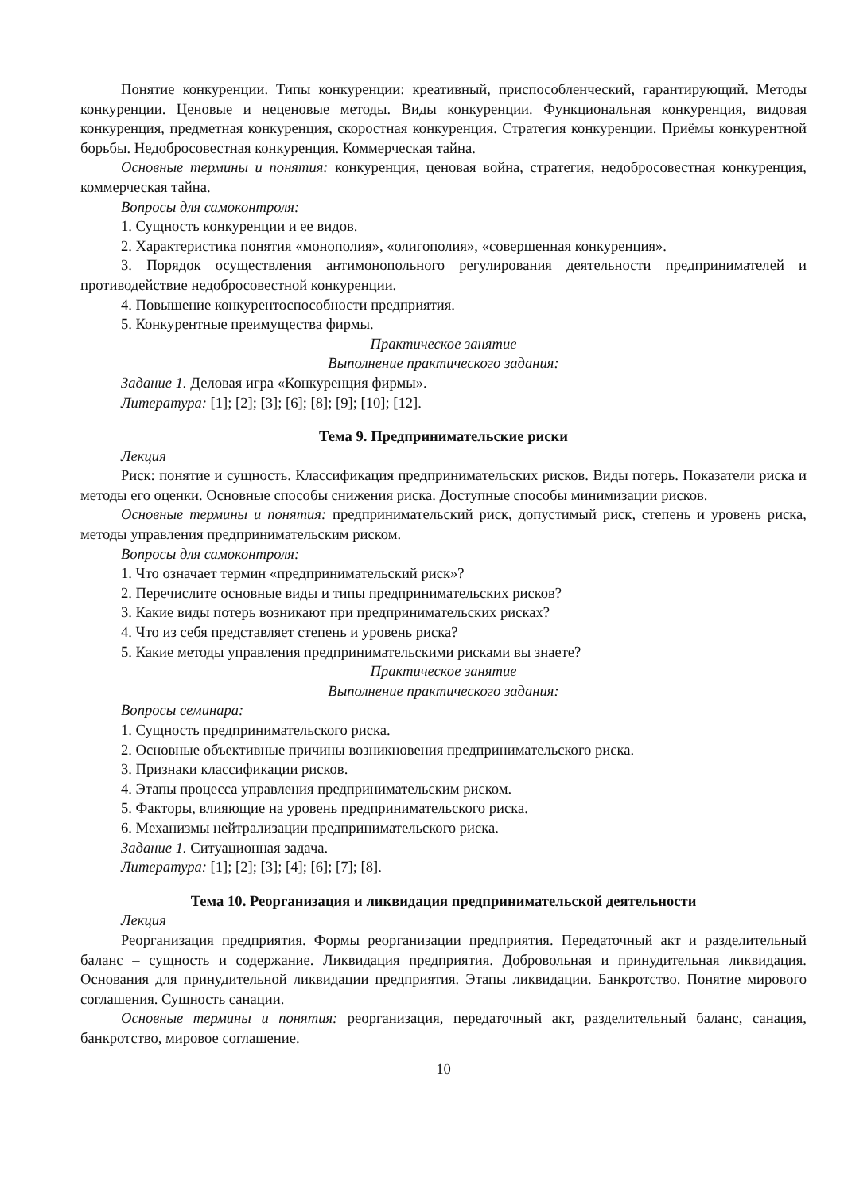Понятие конкуренции. Типы конкуренции: креативный, приспособленческий, гарантирующий. Методы конкуренции. Ценовые и неценовые методы. Виды конкуренции. Функциональная конкуренция, видовая конкуренция, предметная конкуренция, скоростная конкуренция. Стратегия конкуренции. Приёмы конкурентной борьбы. Недобросовестная конкуренция. Коммерческая тайна.
Основные термины и понятия: конкуренция, ценовая война, стратегия, недобросовестная конкуренция, коммерческая тайна.
Вопросы для самоконтроля:
1. Сущность конкуренции и ее видов.
2. Характеристика понятия «монополия», «олигополия», «совершенная конкуренция».
3. Порядок осуществления антимонопольного регулирования деятельности предпринимателей и противодействие недобросовестной конкуренции.
4. Повышение конкурентоспособности предприятия.
5. Конкурентные преимущества фирмы.
Практическое занятие
Выполнение практического задания:
Задание 1. Деловая игра «Конкуренция фирмы».
Литература: [1]; [2]; [3]; [6]; [8]; [9]; [10]; [12].
Тема 9. Предпринимательские риски
Лекция
Риск: понятие и сущность. Классификация предпринимательских рисков. Виды потерь. Показатели риска и методы его оценки. Основные способы снижения риска. Доступные способы минимизации рисков.
Основные термины и понятия: предпринимательский риск, допустимый риск, степень и уровень риска, методы управления предпринимательским риском.
Вопросы для самоконтроля:
1. Что означает термин «предпринимательский риск»?
2. Перечислите основные виды и типы предпринимательских рисков?
3. Какие виды потерь возникают при предпринимательских рисках?
4. Что из себя представляет степень и уровень риска?
5. Какие методы управления предпринимательскими рисками вы знаете?
Практическое занятие
Выполнение практического задания:
Вопросы семинара:
1. Сущность предпринимательского риска.
2. Основные объективные причины возникновения предпринимательского риска.
3. Признаки классификации рисков.
4. Этапы процесса управления предпринимательским риском.
5. Факторы, влияющие на уровень предпринимательского риска.
6. Механизмы нейтрализации предпринимательского риска.
Задание 1. Ситуационная задача.
Литература: [1]; [2]; [3]; [4]; [6]; [7]; [8].
Тема 10. Реорганизация и ликвидация предпринимательской деятельности
Лекция
Реорганизация предприятия. Формы реорганизации предприятия. Передаточный акт и разделительный баланс – сущность и содержание. Ликвидация предприятия. Добровольная и принудительная ликвидация. Основания для принудительной ликвидации предприятия. Этапы ликвидации. Банкротство. Понятие мирового соглашения. Сущность санации.
Основные термины и понятия: реорганизация, передаточный акт, разделительный баланс, санация, банкротство, мировое соглашение.
10